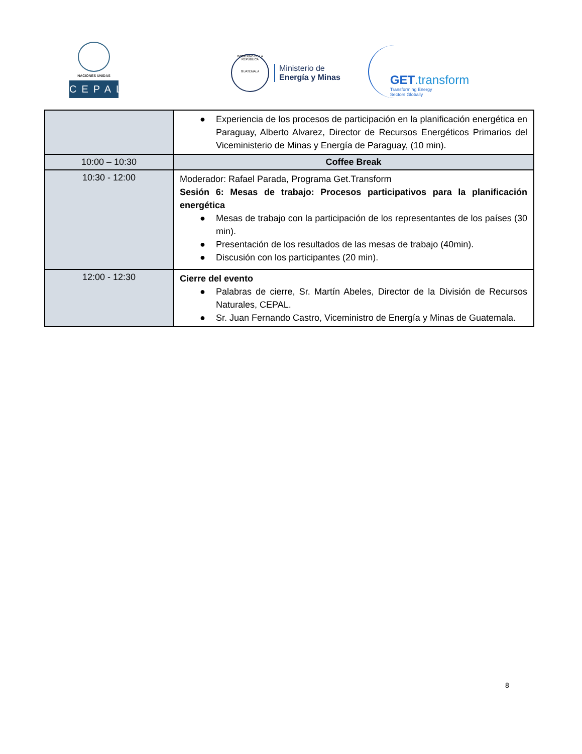NACIONES UNIDAS
CEPAL
GOBIERNO DE LA REPÚBLICA
GUATEMALA
Ministerio de
Energía y Minas
GET.transform
Transforming Energy
Sectors Globally
| | ● Experiencia de los procesos de participación en la planificación energética en Paraguay, Alberto Alvarez, Director de Recursos Energéticos Primarios del Viceministerio de Minas y Energía de Paraguay, (10 min). |
| 10:00 – 10:30 | Coffee Break |
| 10:30 - 12:00 | Moderador: Rafael Parada, Programa Get.Transform Sesión 6: Mesas de trabajo: Procesos participativos para la planificación energética ● Mesas de trabajo con la participación de los representantes de los países (30 min). ● Presentación de los resultados de las mesas de trabajo (40min). ● Discusión con los participantes (20 min). |
| 12:00 - 12:30 | Cierre del evento ● Palabras de cierre, Sr. Martín Abeles, Director de la División de Recursos Naturales, CEPAL. ● Sr. Juan Fernando Castro, Viceministro de Energía y Minas de Guatemala. |
8